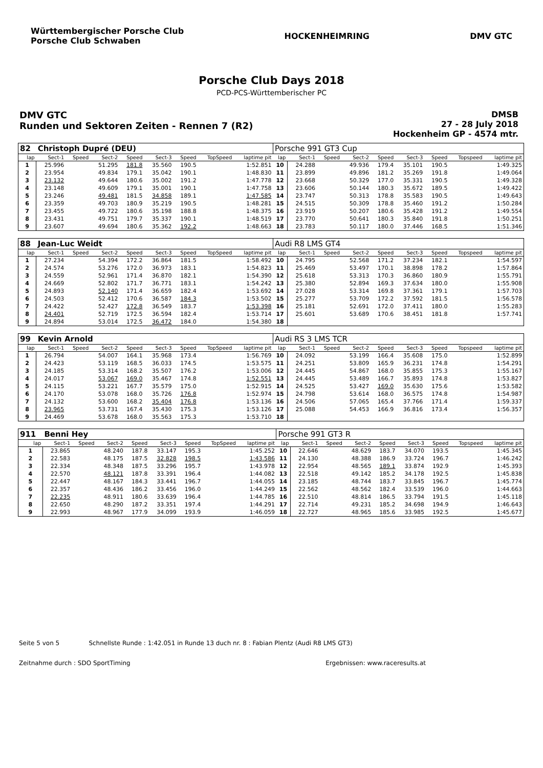Württembergischer Porsche Club
Porsche Club Schwaben
HOCKENHEIMRING DMV GTC
Porsche Club Days 2018
PCD-PCS-Württemberischer PC
DMV GTC
Runden und Sektoren Zeiten - Rennen 7 (R2)
DMSB
27 - 28 July 2018
Hockenheim GP - 4574 mtr.
| 82 | Christoph Dupré (DEU) | | | | | | | | Porsche 991 GT3 Cup | | | | | | | | |
| lap | Sect-1 | Speed | Sect-2 | Speed | Sect-3 | Speed | TopSpeed | laptime pit | lap | Sect-1 | Speed | Sect-2 | Speed | Sect-3 | Speed | Topspeed | laptime pit |
| 1 | 25.996 | | 51.295 | 181.8 | 35.560 | 190.5 | | 1:52.851 | 10 | 24.288 | | 49.936 | 179.4 | 35.101 | 190.5 | | 1:49.325 |
| 2 | 23.954 | | 49.834 | 179.1 | 35.042 | 190.1 | | 1:48.830 | 11 | 23.899 | | 49.896 | 181.2 | 35.269 | 191.8 | | 1:49.064 |
| 3 | 23.132 | | 49.644 | 180.6 | 35.002 | 191.2 | | 1:47.778 | 12 | 23.668 | | 50.329 | 177.0 | 35.331 | 190.5 | | 1:49.328 |
| 4 | 23.148 | | 49.609 | 179.1 | 35.001 | 190.1 | | 1:47.758 | 13 | 23.606 | | 50.144 | 180.3 | 35.672 | 189.5 | | 1:49.422 |
| 5 | 23.246 | | 49.481 | 181.5 | 34.858 | 189.1 | | 1:47.585 | 14 | 23.747 | | 50.313 | 178.8 | 35.583 | 190.5 | | 1:49.643 |
| 6 | 23.359 | | 49.703 | 180.9 | 35.219 | 190.5 | | 1:48.281 | 15 | 24.515 | | 50.309 | 178.8 | 35.460 | 191.2 | | 1:50.284 |
| 7 | 23.455 | | 49.722 | 180.6 | 35.198 | 188.8 | | 1:48.375 | 16 | 23.919 | | 50.207 | 180.6 | 35.428 | 191.2 | | 1:49.554 |
| 8 | 23.431 | | 49.751 | 179.7 | 35.337 | 190.1 | | 1:48.519 | 17 | 23.770 | | 50.641 | 180.3 | 35.840 | 191.8 | | 1:50.251 |
| 9 | 23.607 | | 49.694 | 180.6 | 35.362 | 192.2 | | 1:48.663 | 18 | 23.783 | | 50.117 | 180.0 | 37.446 | 168.5 | | 1:51.346 |
| 88 | Jean-Luc Weidt | | | | | | | | Audi R8 LMS GT4 | | | | | | | | |
| lap | Sect-1 | Speed | Sect-2 | Speed | Sect-3 | Speed | TopSpeed | laptime pit | lap | Sect-1 | Speed | Sect-2 | Speed | Sect-3 | Speed | Topspeed | laptime pit |
| 1 | 27.234 | | 54.394 | 172.2 | 36.864 | 181.5 | | 1:58.492 | 10 | 24.795 | | 52.568 | 171.2 | 37.234 | 182.1 | | 1:54.597 |
| 2 | 24.574 | | 53.276 | 172.0 | 36.973 | 183.1 | | 1:54.823 | 11 | 25.469 | | 53.497 | 170.1 | 38.898 | 178.2 | | 1:57.864 |
| 3 | 24.559 | | 52.961 | 171.4 | 36.870 | 182.1 | | 1:54.390 | 12 | 25.618 | | 53.313 | 170.3 | 36.860 | 180.9 | | 1:55.791 |
| 4 | 24.669 | | 52.802 | 171.7 | 36.771 | 183.1 | | 1:54.242 | 13 | 25.380 | | 52.894 | 169.3 | 37.634 | 180.0 | | 1:55.908 |
| 5 | 24.893 | | 52.140 | 171.4 | 36.659 | 182.4 | | 1:53.692 | 14 | 27.028 | | 53.314 | 169.8 | 37.361 | 179.1 | | 1:57.703 |
| 6 | 24.503 | | 52.412 | 170.6 | 36.587 | 184.3 | | 1:53.502 | 15 | 25.277 | | 53.709 | 172.2 | 37.592 | 181.5 | | 1:56.578 |
| 7 | 24.422 | | 52.427 | 172.8 | 36.549 | 183.7 | | 1:53.398 | 16 | 25.181 | | 52.691 | 172.0 | 37.411 | 180.0 | | 1:55.283 |
| 8 | 24.401 | | 52.719 | 172.5 | 36.594 | 182.4 | | 1:53.714 | 17 | 25.601 | | 53.689 | 170.6 | 38.451 | 181.8 | | 1:57.741 |
| 9 | 24.894 | | 53.014 | 172.5 | 36.472 | 184.0 | | 1:54.380 | 18 | | | | | | | | |
| 99 | Kevin Arnold | | | | | | | | Audi RS 3 LMS TCR | | | | | | | | |
| lap | Sect-1 | Speed | Sect-2 | Speed | Sect-3 | Speed | TopSpeed | laptime pit | lap | Sect-1 | Speed | Sect-2 | Speed | Sect-3 | Speed | Topspeed | laptime pit |
| 1 | 26.794 | | 54.007 | 164.1 | 35.968 | 173.4 | | 1:56.769 | 10 | 24.092 | | 53.199 | 166.4 | 35.608 | 175.0 | | 1:52.899 |
| 2 | 24.423 | | 53.119 | 168.5 | 36.033 | 174.5 | | 1:53.575 | 11 | 24.251 | | 53.809 | 165.9 | 36.231 | 174.8 | | 1:54.291 |
| 3 | 24.185 | | 53.314 | 168.2 | 35.507 | 176.2 | | 1:53.006 | 12 | 24.445 | | 54.867 | 168.0 | 35.855 | 175.3 | | 1:55.167 |
| 4 | 24.017 | | 53.067 | 169.0 | 35.467 | 174.8 | | 1:52.551 | 13 | 24.445 | | 53.489 | 166.7 | 35.893 | 174.8 | | 1:53.827 |
| 5 | 24.115 | | 53.221 | 167.7 | 35.579 | 175.0 | | 1:52.915 | 14 | 24.525 | | 53.427 | 169.0 | 35.630 | 175.6 | | 1:53.582 |
| 6 | 24.170 | | 53.078 | 168.0 | 35.726 | 176.8 | | 1:52.974 | 15 | 24.798 | | 53.614 | 168.0 | 36.575 | 174.8 | | 1:54.987 |
| 7 | 24.132 | | 53.600 | 168.2 | 35.404 | 176.8 | | 1:53.136 | 16 | 24.506 | | 57.065 | 165.4 | 37.766 | 171.4 | | 1:59.337 |
| 8 | 23.965 | | 53.731 | 167.4 | 35.430 | 175.3 | | 1:53.126 | 17 | 25.088 | | 54.453 | 166.9 | 36.816 | 173.4 | | 1:56.357 |
| 9 | 24.469 | | 53.678 | 168.0 | 35.563 | 175.3 | | 1:53.710 | 18 | | | | | | | | |
| 911 | Benni Hey | | | | | | | | Porsche 991 GT3 R | | | | | | | | |
| lap | Sect-1 | Speed | Sect-2 | Speed | Sect-3 | Speed | TopSpeed | laptime pit | lap | Sect-1 | Speed | Sect-2 | Speed | Sect-3 | Speed | Topspeed | laptime pit |
| 1 | 23.865 | | 48.240 | 187.8 | 33.147 | 195.3 | | 1:45.252 | 10 | 22.646 | | 48.629 | 183.7 | 34.070 | 193.5 | | 1:45.345 |
| 2 | 22.583 | | 48.175 | 187.5 | 32.828 | 198.5 | | 1:43.586 | 11 | 24.130 | | 48.388 | 186.9 | 33.724 | 196.7 | | 1:46.242 |
| 3 | 22.334 | | 48.348 | 187.5 | 33.296 | 195.7 | | 1:43.978 | 12 | 22.954 | | 48.565 | 189.1 | 33.874 | 192.9 | | 1:45.393 |
| 4 | 22.570 | | 48.121 | 187.8 | 33.391 | 196.4 | | 1:44.082 | 13 | 22.518 | | 49.142 | 185.2 | 34.178 | 192.5 | | 1:45.838 |
| 5 | 22.447 | | 48.167 | 184.3 | 33.441 | 196.7 | | 1:44.055 | 14 | 23.185 | | 48.744 | 183.7 | 33.845 | 196.7 | | 1:45.774 |
| 6 | 22.357 | | 48.436 | 186.2 | 33.456 | 196.0 | | 1:44.249 | 15 | 22.562 | | 48.562 | 182.4 | 33.539 | 196.0 | | 1:44.663 |
| 7 | 22.235 | | 48.911 | 180.6 | 33.639 | 196.4 | | 1:44.785 | 16 | 22.510 | | 48.814 | 186.5 | 33.794 | 191.5 | | 1:45.118 |
| 8 | 22.650 | | 48.290 | 187.2 | 33.351 | 197.4 | | 1:44.291 | 17 | 22.714 | | 49.231 | 185.2 | 34.698 | 194.9 | | 1:46.643 |
| 9 | 22.993 | | 48.967 | 177.9 | 34.099 | 193.9 | | 1:46.059 | 18 | 22.727 | | 48.965 | 185.6 | 33.985 | 192.5 | | 1:45.677 |
Seite 5 von 5 Schnellste Runde : 1:42.051 in Runde 13 duch nr. 8 : Fabian Plentz (Audi R8 LMS GT3)
Zeitnahme durch : SDO SportTiming Ergebnissen: www.raceresults.at